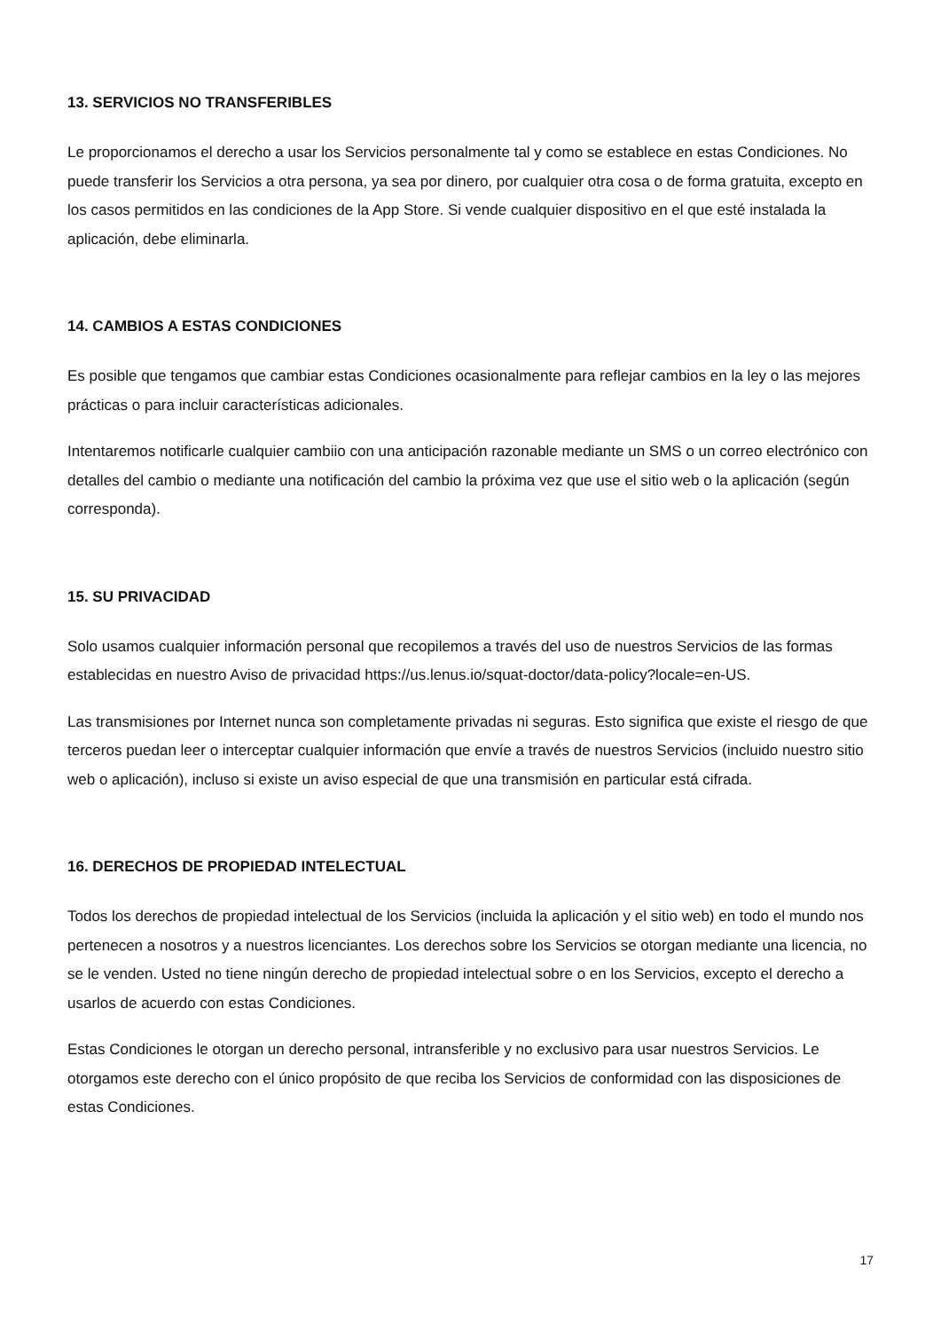13. SERVICIOS NO TRANSFERIBLES
Le proporcionamos el derecho a usar los Servicios personalmente tal y como se establece en estas Condiciones. No puede transferir los Servicios a otra persona, ya sea por dinero, por cualquier otra cosa o de forma gratuita, excepto en los casos permitidos en las condiciones de la App Store. Si vende cualquier dispositivo en el que esté instalada la aplicación, debe eliminarla.
14. CAMBIOS A ESTAS CONDICIONES
Es posible que tengamos que cambiar estas Condiciones ocasionalmente para reflejar cambios en la ley o las mejores prácticas o para incluir características adicionales.
Intentaremos notificarle cualquier cambiio con una anticipación razonable mediante un SMS o un correo electrónico con detalles del cambio o mediante una notificación del cambio la próxima vez que use el sitio web o la aplicación (según corresponda).
15. SU PRIVACIDAD
Solo usamos cualquier información personal que recopilemos a través del uso de nuestros Servicios de las formas establecidas en nuestro Aviso de privacidad https://us.lenus.io/squat-doctor/data-policy?locale=en-US.
Las transmisiones por Internet nunca son completamente privadas ni seguras. Esto significa que existe el riesgo de que terceros puedan leer o interceptar cualquier información que envíe a través de nuestros Servicios (incluido nuestro sitio web o aplicación), incluso si existe un aviso especial de que una transmisión en particular está cifrada.
16. DERECHOS DE PROPIEDAD INTELECTUAL
Todos los derechos de propiedad intelectual de los Servicios (incluida la aplicación y el sitio web) en todo el mundo nos pertenecen a nosotros y a nuestros licenciantes. Los derechos sobre los Servicios se otorgan mediante una licencia, no se le venden. Usted no tiene ningún derecho de propiedad intelectual sobre o en los Servicios, excepto el derecho a usarlos de acuerdo con estas Condiciones.
Estas Condiciones le otorgan un derecho personal, intransferible y no exclusivo para usar nuestros Servicios. Le otorgamos este derecho con el único propósito de que reciba los Servicios de conformidad con las disposiciones de estas Condiciones.
17